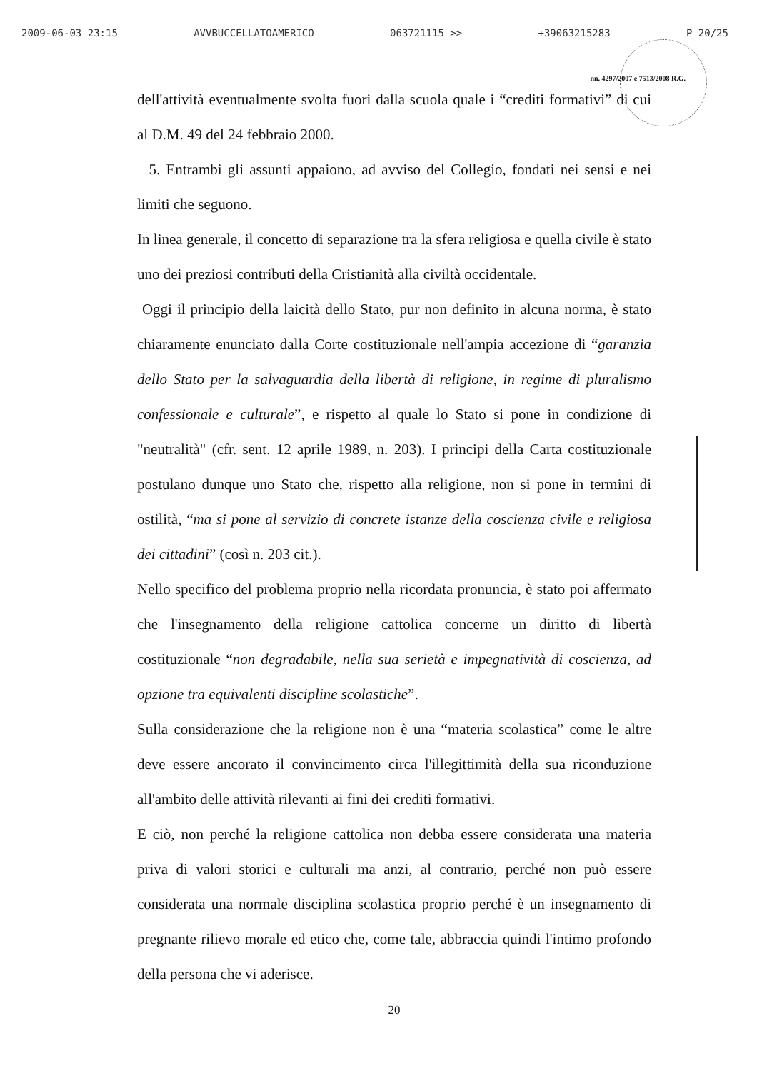2009-06-03 23:15 AVVBUCCELLATOAMERICO 063721115 >> +39063215283 P 20/25
nn. 4297/2007 e 7513/2008 R.G.
dell'attività eventualmente svolta fuori dalla scuola quale i “crediti formativi” di cui al D.M. 49 del 24 febbraio 2000.
5. Entrambi gli assunti appaiono, ad avviso del Collegio, fondati nei sensi e nei limiti che seguono.
In linea generale, il concetto di separazione tra la sfera religiosa e quella civile è stato uno dei preziosi contributi della Cristianità alla civiltà occidentale.
Oggi il principio della laicità dello Stato, pur non definito in alcuna norma, è stato chiaramente enunciato dalla Corte costituzionale nell'ampia accezione di “garanzia dello Stato per la salvaguardia della libertà di religione, in regime di pluralismo confessionale e culturale”, e rispetto al quale lo Stato si pone in condizione di "neutralità" (cfr. sent. 12 aprile 1989, n. 203). I principi della Carta costituzionale postulano dunque uno Stato che, rispetto alla religione, non si pone in termini di ostilità, “ma si pone al servizio di concrete istanze della coscienza civile e religiosa dei cittadini” (così n. 203 cit.).
Nello specifico del problema proprio nella ricordata pronuncia, è stato poi affermato che l'insegnamento della religione cattolica concerne un diritto di libertà costituzionale “non degradabile, nella sua serietà e impegnatività di coscienza, ad opzione tra equivalenti discipline scolastiche”.
Sulla considerazione che la religione non è una “materia scolastica” come le altre deve essere ancorato il convincimento circa l'illegittimità della sua riconduzione all'ambito delle attività rilevanti ai fini dei crediti formativi.
E ciò, non perché la religione cattolica non debba essere considerata una materia priva di valori storici e culturali ma anzi, al contrario, perché non può essere considerata una normale disciplina scolastica proprio perché è un insegnamento di pregnante rilievo morale ed etico che, come tale, abbraccia quindi l'intimo profondo della persona che vi aderisce.
20